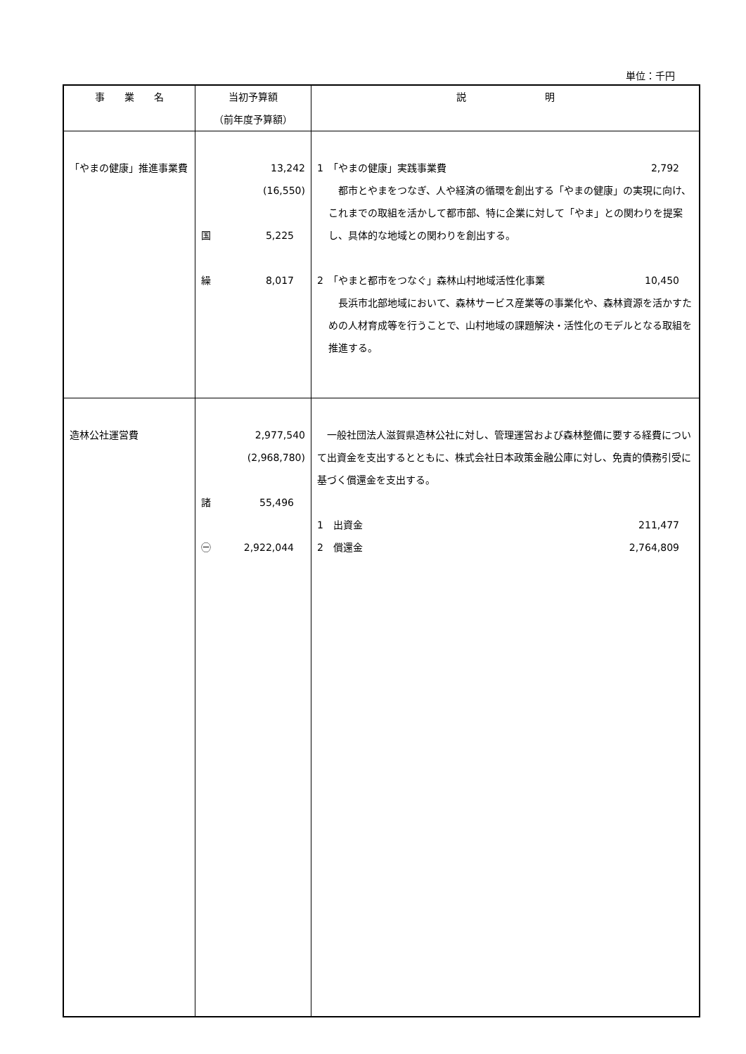単位：千円
| 事 業 名 | 当初予算額 （前年度予算額） | 説 明 |
| --- | --- | --- |
| 「やまの健康」推進事業費 | 13,242 (16,550) 国 5,225 繰 8,017 | 1 「やまの健康」実践事業費 2,792 都市とやまをつなぎ、人や経済の循環を創出する「やまの健康」の実現に向け、これまでの取組を活かして都市部、特に企業に対して「やま」との関わりを提案し、具体的な地域との関わりを創出する。 2 「やまと都市をつなぐ」森林山村地域活性化事業 10,450 長浜市北部地域において、森林サービス産業等の事業化や、森林資源を活かすための人材育成等を行うことで、山村地域の課題解決・活性化のモデルとなる取組を推進する。 |
| 造林公社運営費 | 2,977,540 (2,968,780) 諸 55,496 ㊀ 2,922,044 | 一般社団法人滋賀県造林公社に対し、管理運営および森林整備に要する経費について出資金を支出するとともに、株式会社日本政策金融公庫に対し、免責的債務引受に基づく償還金を支出する。 1 出資金 211,477 2 償還金 2,764,809 |